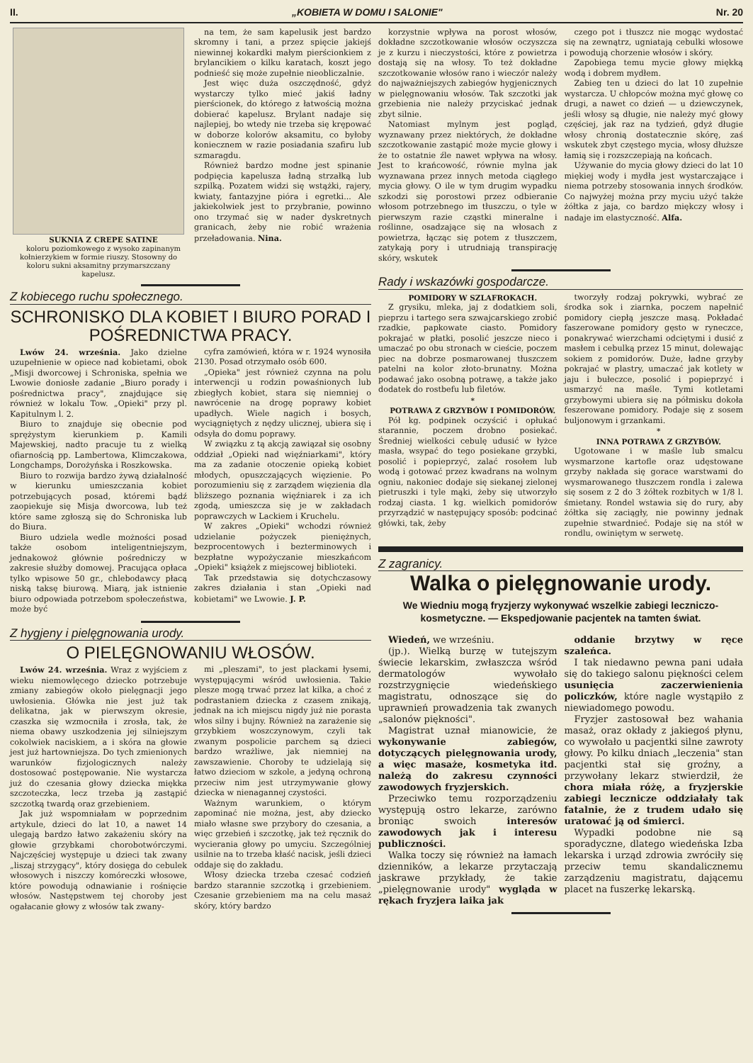II. „KOBIETA W DOMU I SALONIE" Nr. 20
SUKNIA Z CREPE SATINE
koloru poziomkowego z wysoko zapinanym kołnierzykiem w formie riuszy. Stosowny do koloru sukni aksamitny przymarszczany kapelusz.
na tem, że sam kapelusik jest bardzo skromny i tani, a przez spięcie jakiejś niewinnej kokardki małym pierścionkiem z brylancikiem o kilku karatach, koszt jego podnieść się może zupełnie nieobliczalnie.
Jest więc duża oszczędność, gdyż wystarczy tylko mieć jakiś ładny pierścionek, do którego z łatwością można dobierać kapelusz. Brylant nadaje się najlepiej, bo wtedy nie trzeba się krępować w doborze kolorów aksamitu, co byłoby koniecznem w razie posiadania szafiru lub szmaragdu.
Również bardzo modne jest spinanie podpięcia kapelusza ładną strzałką lub szpilką. Pozatem widzi się wstążki, rajery, kwiaty, fantazyjne pióra i egretki... Ale jakiekolwiek jest to przybranie, powinno ono trzymać się w nader dyskretnych granicach, żeby nie robić wrażenia przeładowania. Nina.
Z kobiecego ruchu społecznego.
SCHRONISKO DLA KOBIET I BIURO PORAD I POŚREDNICTWA PRACY.
Lwów 24. września. Jako dzielne uzupełnienie w opiece nad kobietami, obok „Misji dworcowej i Schroniska, spełnia we Lwowie doniosłe zadanie „Biuro porady i pośrednictwa pracy", znajdujące się również w lokalu Tow. „Opieki" przy pl. Kapitulnym l. 2.
Biuro to znajduje się obecnie pod sprężystym kierunkiem p. Kamili Majewskiej, nadto pracuje tu z wielką ofiarnością pp. Lambertowa, Klimczakowa, Longchamps, Dorożyńska i Roszkowska.
Biuro to rozwija bardzo żywą działalność w kierunku umieszczania kobiet potrzebujących posad, któremi bądź zaopiekuje się Misja dworcowa, lub też które same zgłoszą się do Schroniska lub do Biura.
Biuro udziela wedle możności posad także osobom inteligentniejszym, jednakowoż głównie pośredniczy w zakresie służby domowej. Pracująca opłaca tylko wpisowe 50 gr., chlebodawcy płacą niską taksę biurową. Miarą, jak istnienie biuro odpowiada potrzebom społeczeństwa, może być
cyfra zamówień, która w r. 1924 wynosiła 2130. Posad otrzymało osób 600.
„Opieka" jest również czynna na polu interwencji u rodzin powaśnionych lub zbiegłych kobiet, stara się niemniej o nawrócenie na drogę poprawy kobiet upadłych. Wiele nagich i bosych, wyciągniętych z nędzy ulicznej, ubiera się i odsyła do domu poprawy.
W związku z tą akcją zawiązał się osobny oddział „Opieki nad więźniarkami", który ma za zadanie otoczenie opieką kobiet młodych, opuszczających więzienie. Po porozumieniu się z zarządem więzienia dla bliższego poznania więźniarek i za ich zgodą, umieszcza się je w zakładach poprawczych w Lackiem i Kruchelu.
W zakres „Opieki" wchodzi również udzielanie pożyczek pieniężnych, bezprocentowych i bezterminowych i bezpłatne wypożyczanie mieszkańcom „Opieki" książek z miejscowej biblioteki.
Tak przedstawia się dotychczasowy zakres działania i stan „Opieki nad kobietami" we Lwowie. J. P.
Z hygjeny i pielęgnowania urody.
O PIELĘGNOWANIU WŁOSÓW.
Lwów 24. września. Wraz z wyjściem z wieku niemowlęcego dziecko potrzebuje zmiany zabiegów około pielęgnacji jego uwłosienia. Główka nie jest już tak delikatna, jak w pierwszym okresie, czaszka się wzmocniła i zrosła, tak, że niema obawy uszkodzenia jej silniejszym cokolwiek naciskiem, a i skóra na głowie jest już hartowniejsza. Do tych zmienionych warunków fizjologicznych należy dostosować postępowanie. Nie wystarcza już do czesania głowy dziecka miękka szczoteczka, lecz trzeba ją zastąpić szczotką twardą oraz grzebieniem.
Jak już wspomniałam w poprzednim artykule, dzieci do lat 10, a nawet 14 ulegają bardzo łatwo zakażeniu skóry na głowie grzybkami chorobotwórczymi. Najczęściej występuje u dzieci tak zwany „liszaj strzygący", który dosięga do cebulek włosowych i niszczy komóreczki włosowe, które powodują odnawianie i rośnięcie włosów. Następstwem tej choroby jest ogałacanie głowy z włosów tak zwany-
mi „pleszami", to jest plackami łysemi, występującymi wśród uwłosienia. Takie plesze mogą trwać przez lat kilka, a choć z podrastaniem dziecka z czasem znikają, jednak na ich miejscu nigdy już nie porasta włos silny i bujny. Również na zarażenie się grzybkiem woszczynowym, czyli tak zwanym pospolicie parchem są dzieci bardzo wrażliwe, jak niemniej na zawszawienie. Choroby te udzielają się łatwo dzieciom w szkole, a jedyną ochroną przeciw nim jest utrzymywanie głowy dziecka w nienagannej czystości.
Ważnym warunkiem, o którym zapominać nie można, jest, aby dziecko miało własne swe przybory do czesania, a więc grzebień i szczotkę, jak też ręcznik do wycierania głowy po umyciu. Szczególniej usilnie na to trzeba kłaść nacisk, jeśli dzieci oddaje się do zakładu.
Włosy dziecka trzeba czesać codzień bardzo starannie szczotką i grzebieniem. Czesanie grzebieniem ma na celu masaż skóry, który bardzo
korzystnie wpływa na porost włosów, dokładne szczotkowanie włosów oczyszcza je z kurzu i nieczystości, które z powietrza dostają się na włosy. To też dokładne szczotkowanie włosów rano i wieczór należy do najważniejszych zabiegów hygjenicznych w pielęgnowaniu włosów. Tak szczotki jak grzebienia nie należy przyciskać jednak zbyt silnie.
Natomiast mylnym jest pogląd, wyznawany przez niektórych, że dokładne szczotkowanie zastąpić może mycie głowy i że to ostatnie źle nawet wpływa na włosy. Jest to krańcowość, równie mylna jak wyznawana przez innych metoda ciągłego mycia głowy. O ile w tym drugim wypadku szkodzi się porostowi przez odbieranie włosom potrzebnego im tłuszczu, o tyle w pierwszym razie cząstki mineralne i roślinne, osadzające się na włosach z powietrza, łącząc się potem z tłuszczem, zatykają pory i utrudniają transpirację skóry, wskutek
czego pot i tłuszcz nie mogąc wydostać się na zewnątrz, ugniatają cebulki włosowe i powodują chorzenie włosów i skóry.
Zapobiega temu mycie głowy miękką wodą i dobrem mydłem.
Zabieg ten u dzieci do lat 10 zupełnie wystarcza. U chłopców można myć głowę co drugi, a nawet co dzień — u dziewczynek, jeśli włosy są długie, nie należy myć głowy częściej, jak raz na tydzień, gdyż długie włosy chronią dostatecznie skórę, zaś wskutek zbyt częstego mycia, włosy dłuższe łamią się i rozszczepiają na końcach.
Używanie do mycia głowy dzieci do lat 10 miękiej wody i mydła jest wystarczające i niema potrzeby stosowania innych środków. Co najwyżej można przy myciu użyć także żółtka z jaja, co bardzo miękczy włosy i nadaje im elastyczność. Alfa.
Rady i wskazówki gospodarcze.
POMIDORY W SZLAFROKACH.
Z grysiku, mleka, jaj z dodatkiem soli, pieprzu i tartego sera szwajcarskiego zrobić rzadkie, papkowate ciasto. Pomidory pokrajać w płatki, posolić jeszcze nieco i umaczać po obu stronach w cieście, poczem piec na dobrze posmarowanej tłuszczem patelni na kolor złoto-brunatny. Można podawać jako osobną potrawę, a także jako dodatek do rostbefu lub filetów.
*
POTRAWA Z GRZYBÓW I POMIDORÓW.
Pół kg. podpinek oczyścić i opłukać starannie, poczem drobno posiekać. Średniej wielkości cebulę udusić w łyżce masła, wsypać do tego posiekane grzybki, posolić i popieprzyć, zalać rosołem lub wodą i gotować przez kwadrans na wolnym ogniu, nakoniec dodaje się siekanej zielonej pietruszki i tyle mąki, żeby się utworzyło rodzaj ciasta. 1 kg. wielkich pomidorów przyrządzić w następujący sposób: podcinać główki, tak, żeby
tworzyły rodzaj pokrywki, wybrać ze środka sok i ziarnka, poczem napełnić pomidory ciepłą jeszcze masą. Pokładać faszerowane pomidory gęsto w ryneczce, ponakrywać wierzchami odciętymi i dusić z masłem i cebulką przez 15 minut, dolewając sokiem z pomidorów. Duże, ładne grzyby pokrajać w plastry, umaczać jak kotlety w jaju i bułeczce, posolić i popieprzyć i usmarzyć na maśle. Tymi kotletami grzybowymi ubiera się na półmisku dokoła feszerowane pomidory. Podaje się z sosem buljonowym i grzankami.
*
INNA POTRAWA Z GRZYBÓW.
Ugotowane i w maśle lub smalcu wysmarzone kartofle oraz udęstowane grzyby nakłada się gorace warstwami do wysmarowanego tłuszczem rondla i zalewa się sosem z 2 do 3 żółtek rozbitych w 1/8 l. śmietany. Rondel wstawia się do rury, aby żółtka się zaciągły, nie powinny jednak zupełnie stwardnieć. Podaje się na stół w rondlu, owiniętym w serwetę.
Z zagranicy.
Walka o pielęgnowanie urody.
We Wiedniu mogą fryzjerzy wykonywać wszelkie zabiegi leczniczo-kosmetyczne. — Ekspedjowanie pacjentek na tamten świat.
Wiedeń, we wrześniu.
(jp.). Wielką burzę w tutejszym świecie lekarskim, zwłaszcza wśród dermatologów wywołało rozstrzygnięcie wiedeńskiego magistratu, odnoszące się do uprawnień prowadzenia tak zwanych „salonów piękności".
Magistrat uznał mianowicie, że wykonywanie zabiegów, dotyczących pielęgnowania urody, a więc masaże, kosmetyka itd. należą do zakresu czynności zawodowych fryzjerskich.
Przeciwko temu rozporządzeniu występują ostro lekarze, zarówno broniąc swoich interesów zawodowych jak i interesu publiczności.
Walka toczy się również na łamach dzienników, a lekarze przytaczają jaskrawe przykłady, że takie „pielęgnowanie urody" wygląda w rękach fryzjera laika jak
oddanie brzytwy w ręce szaleńca.
I tak niedawno pewna pani udała się do takiego salonu piękności celem usunięcia zaczerwienienia policzków, które nagle wystąpiło z niewiadomego powodu.
Fryzjer zastosował bez wahania masaż, oraz okłady z jakiegoś płynu, co wywołało u pacjentki silne zawroty głowy. Po kilku dniach „leczenia" stan pacjentki stał się groźny, a przywołany lekarz stwierdził, że chora miała różę, a fryzjerskie zabiegi lecznicze oddziałały tak fatalnie, że z trudem udało się uratować ją od śmierci.
Wypadki podobne nie są sporadyczne, dlatego wiedeńska Izba lekarska i urząd zdrowia zwróciły się przeciw temu skandalicznemu zarządzeniu magistratu, dającemu placet na fuszerkę lekarską.